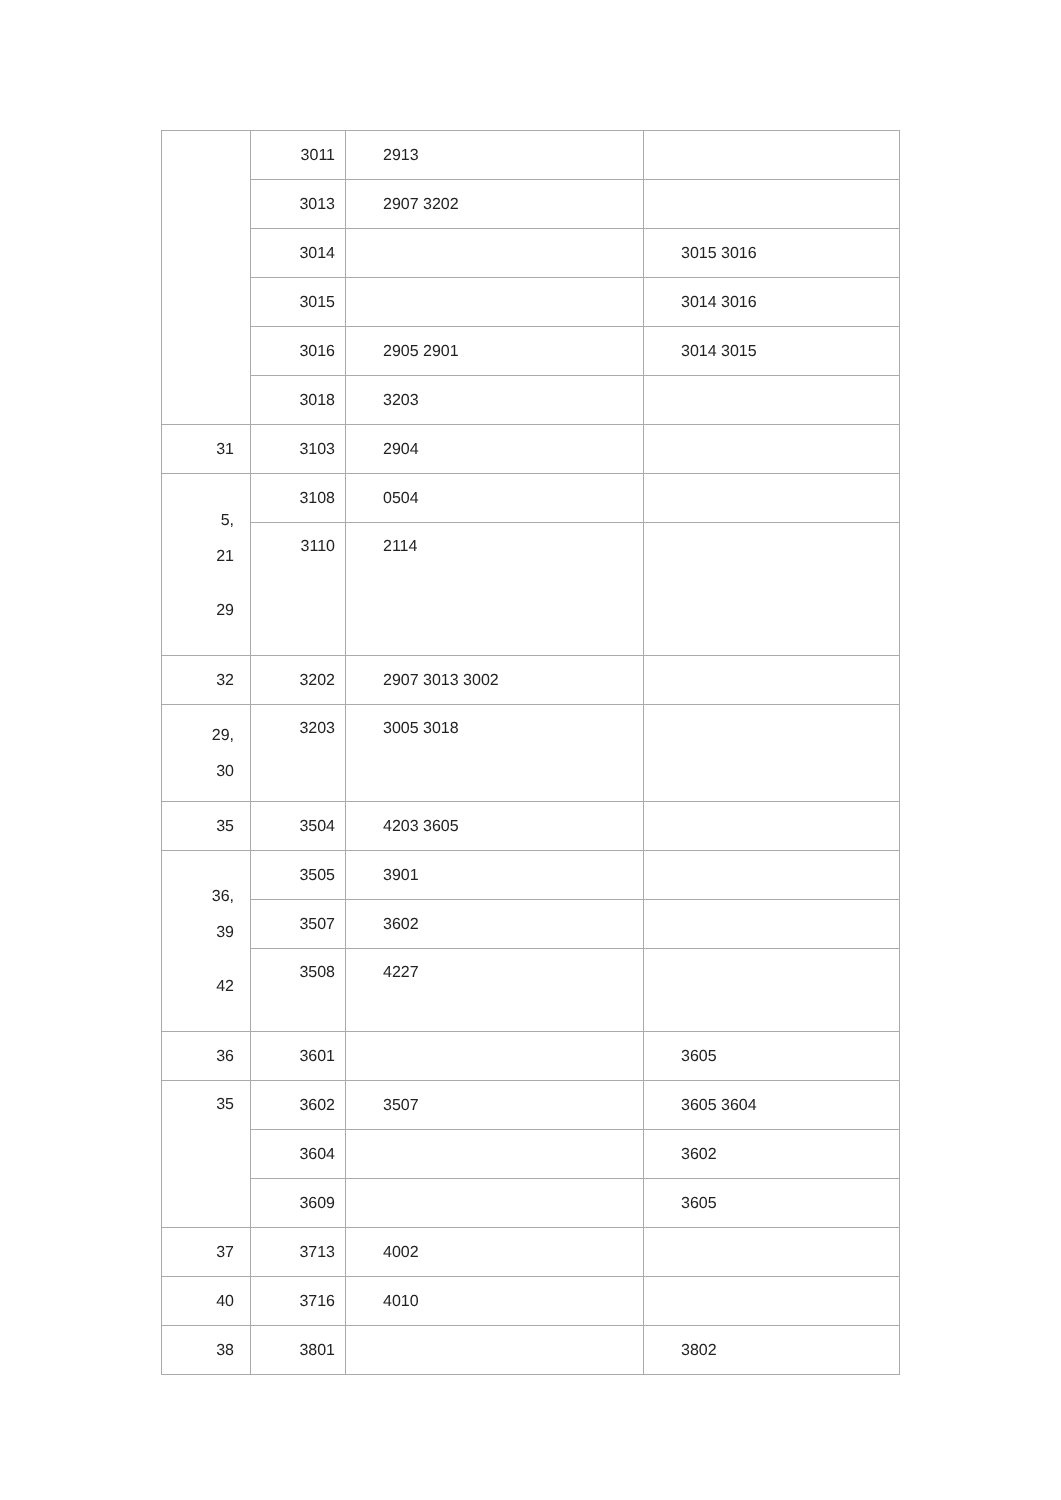| | 3011 | 2913 | |
| | 3013 | 2907 3202 | |
| | 3014 | | 3015 3016 |
| | 3015 | | 3014 3016 |
| | 3016 | 2905 2901 | 3014 3015 |
| | 3018 | 3203 | |
| 31 | 3103 | 2904 | |
| 5, 21 29 | 3108 | 0504 | |
| | 3110 | 2114 | |
| 32 | 3202 | 2907 3013 3002 | |
| 29, 30 | 3203 | 3005 3018 | |
| 35 | 3504 | 4203 3605 | |
| 36, 39 42 | 3505 | 3901 | |
| | 3507 | 3602 | |
| | 3508 | 4227 | |
| 36 | 3601 | | 3605 |
| 35 | 3602 | 3507 | 3605 3604 |
| | 3604 | | 3602 |
| | 3609 | | 3605 |
| 37 | 3713 | 4002 | |
| 40 | 3716 | 4010 | |
| 38 | 3801 | | 3802 |